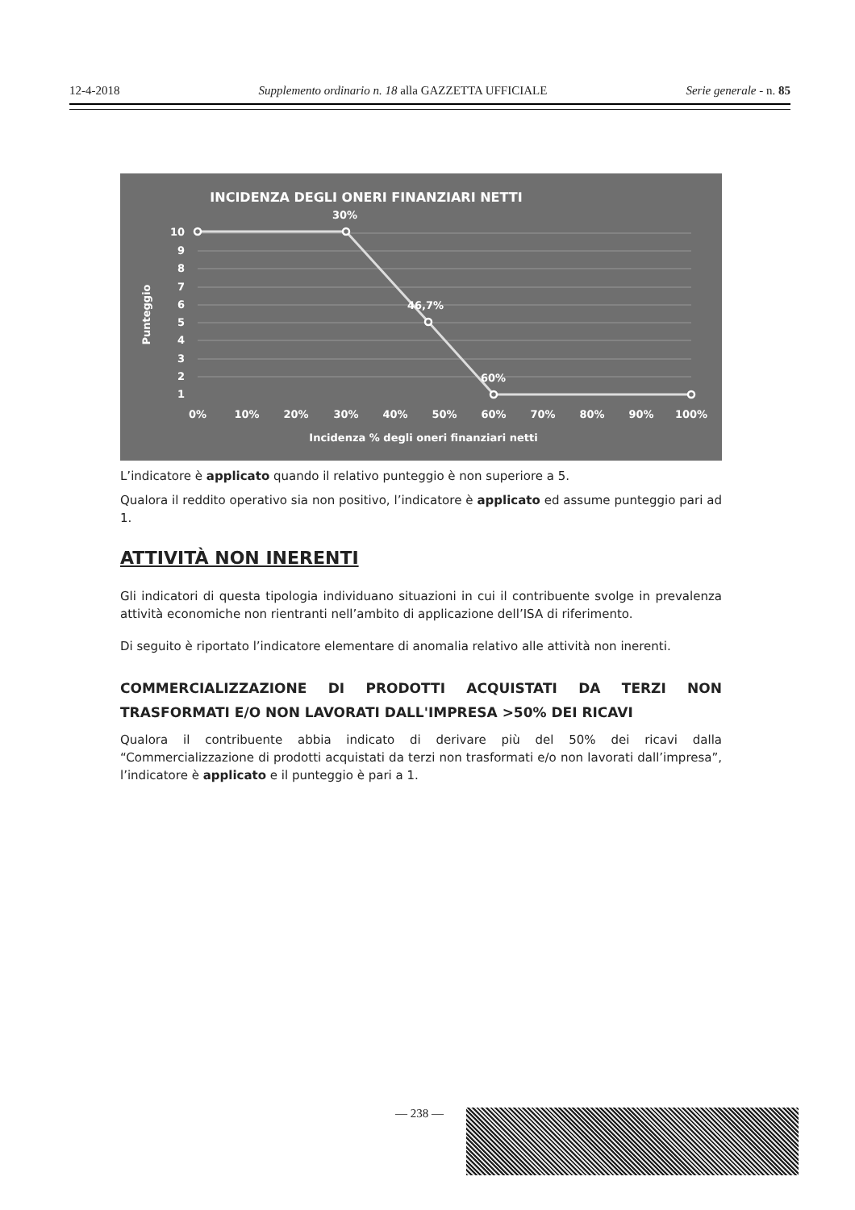12-4-2018 Supplemento ordinario n. 18 alla GAZZETTA UFFICIALE Serie generale - n. 85
INCIDENZA DEGLI ONERI FINANZIARI NETTI
30%
46,7%
60%
10
9
8
7
6
5
4
3
2
1
0%
10%
20%
30%
40%
50%
60%
70%
80%
90%
100%
Incidenza % degli oneri finanziari netti
Punteggio
L’indicatore è applicato quando il relativo punteggio è non superiore a 5.
Qualora il reddito operativo sia non positivo, l’indicatore è applicato ed assume punteggio pari ad 1.
ATTIVITÀ NON INERENTI
Gli indicatori di questa tipologia individuano situazioni in cui il contribuente svolge in prevalenza attività economiche non rientranti nell’ambito di applicazione dell’ISA di riferimento.
Di seguito è riportato l’indicatore elementare di anomalia relativo alle attività non inerenti.
COMMERCIALIZZAZIONE DI PRODOTTI ACQUISTATI DA TERZI NON TRASFORMATI E/O NON LAVORATI DALL'IMPRESA >50% DEI RICAVI
Qualora il contribuente abbia indicato di derivare più del 50% dei ricavi dalla “Commercializzazione di prodotti acquistati da terzi non trasformati e/o non lavorati dall’impresa”, l’indicatore è applicato e il punteggio è pari a 1.
— 238 —